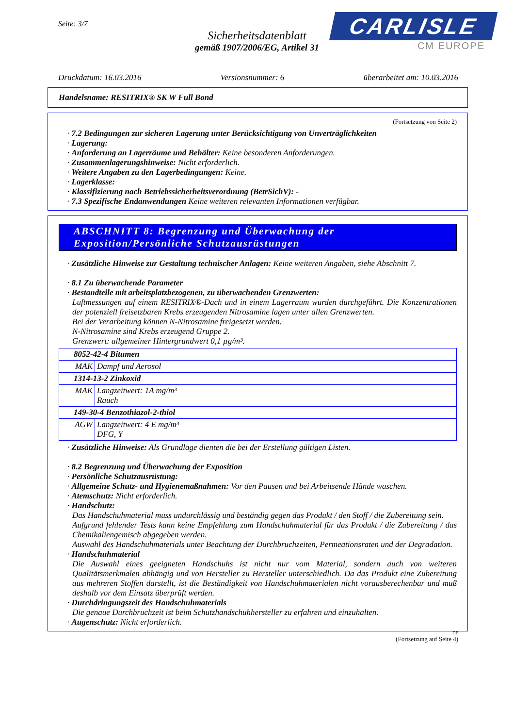Seite: 3/7
Sicherheitsdatenblatt
gemäß 1907/2006/EG, Artikel 31
CARLISLE
CM EUROPE
Druckdatum: 16.03.2016 Versionsnummer: 6 überarbeitet am: 10.03.2016
Handelsname: RESITRIX® SK W Full Bond
(Fortsetzung von Seite 2)
· 7.2 Bedingungen zur sicheren Lagerung unter Berücksichtigung von Unverträglichkeiten
· Lagerung:
· Anforderung an Lagerräume und Behälter: Keine besonderen Anforderungen.
· Zusammenlagerungshinweise: Nicht erforderlich.
· Weitere Angaben zu den Lagerbedingungen: Keine.
· Lagerklasse:
· Klassifizierung nach Betriebssicherheitsverordnung (BetrSichV): -
· 7.3 Spezifische Endanwendungen Keine weiteren relevanten Informationen verfügbar.
ABSCHNITT 8: Begrenzung und Überwachung der Exposition/Persönliche Schutzausrüstungen
· Zusätzliche Hinweise zur Gestaltung technischer Anlagen: Keine weiteren Angaben, siehe Abschnitt 7.
· 8.1 Zu überwachende Parameter
· Bestandteile mit arbeitsplatzbezogenen, zu überwachenden Grenzwerten:
Luftmessungen auf einem RESITRIX®-Dach und in einem Lagerraum wurden durchgeführt. Die Konzentrationen der potenziell freisetzbaren Krebs erzeugenden Nitrosamine lagen unter allen Grenzwerten.
Bei der Verarbeitung können N-Nitrosamine freigesetzt werden.
N-Nitrosamine sind Krebs erzeugend Gruppe 2.
Grenzwert: allgemeiner Hintergrundwert 0,1 µg/m³.
| 8052-42-4 Bitumen | |
| MAK | Dampf und Aerosol |
| 1314-13-2 Zinkoxid | |
| MAK | Langzeitwert: 1A mg/m³ Rauch |
| 149-30-4 Benzothiazol-2-thiol | |
| AGW | Langzeitwert: 4 E mg/m³ DFG, Y |
· Zusätzliche Hinweise: Als Grundlage dienten die bei der Erstellung gültigen Listen.
· 8.2 Begrenzung und Überwachung der Exposition
· Persönliche Schutzausrüstung:
· Allgemeine Schutz- und Hygienemaßnahmen: Vor den Pausen und bei Arbeitsende Hände waschen.
· Atemschutz: Nicht erforderlich.
· Handschutz:
Das Handschuhmaterial muss undurchlässig und beständig gegen das Produkt / den Stoff / die Zubereitung sein.
Aufgrund fehlender Tests kann keine Empfehlung zum Handschuhmaterial für das Produkt / die Zubereitung / das Chemikaliengemisch abgegeben werden.
Auswahl des Handschuhmaterials unter Beachtung der Durchbruchzeiten, Permeationsraten und der Degradation.
· Handschuhmaterial
Die Auswahl eines geeigneten Handschuhs ist nicht nur vom Material, sondern auch von weiteren Qualitätsmerkmalen abhängig und von Hersteller zu Hersteller unterschiedlich. Da das Produkt eine Zubereitung aus mehreren Stoffen darstellt, ist die Beständigkeit von Handschuhmaterialen nicht vorausberechenbar und muß deshalb vor dem Einsatz überprüft werden.
· Durchdringungszeit des Handschuhmaterials
Die genaue Durchbruchzeit ist beim Schutzhandschuhhersteller zu erfahren und einzuhalten.
· Augenschutz: Nicht erforderlich.
DE
(Fortsetzung auf Seite 4)